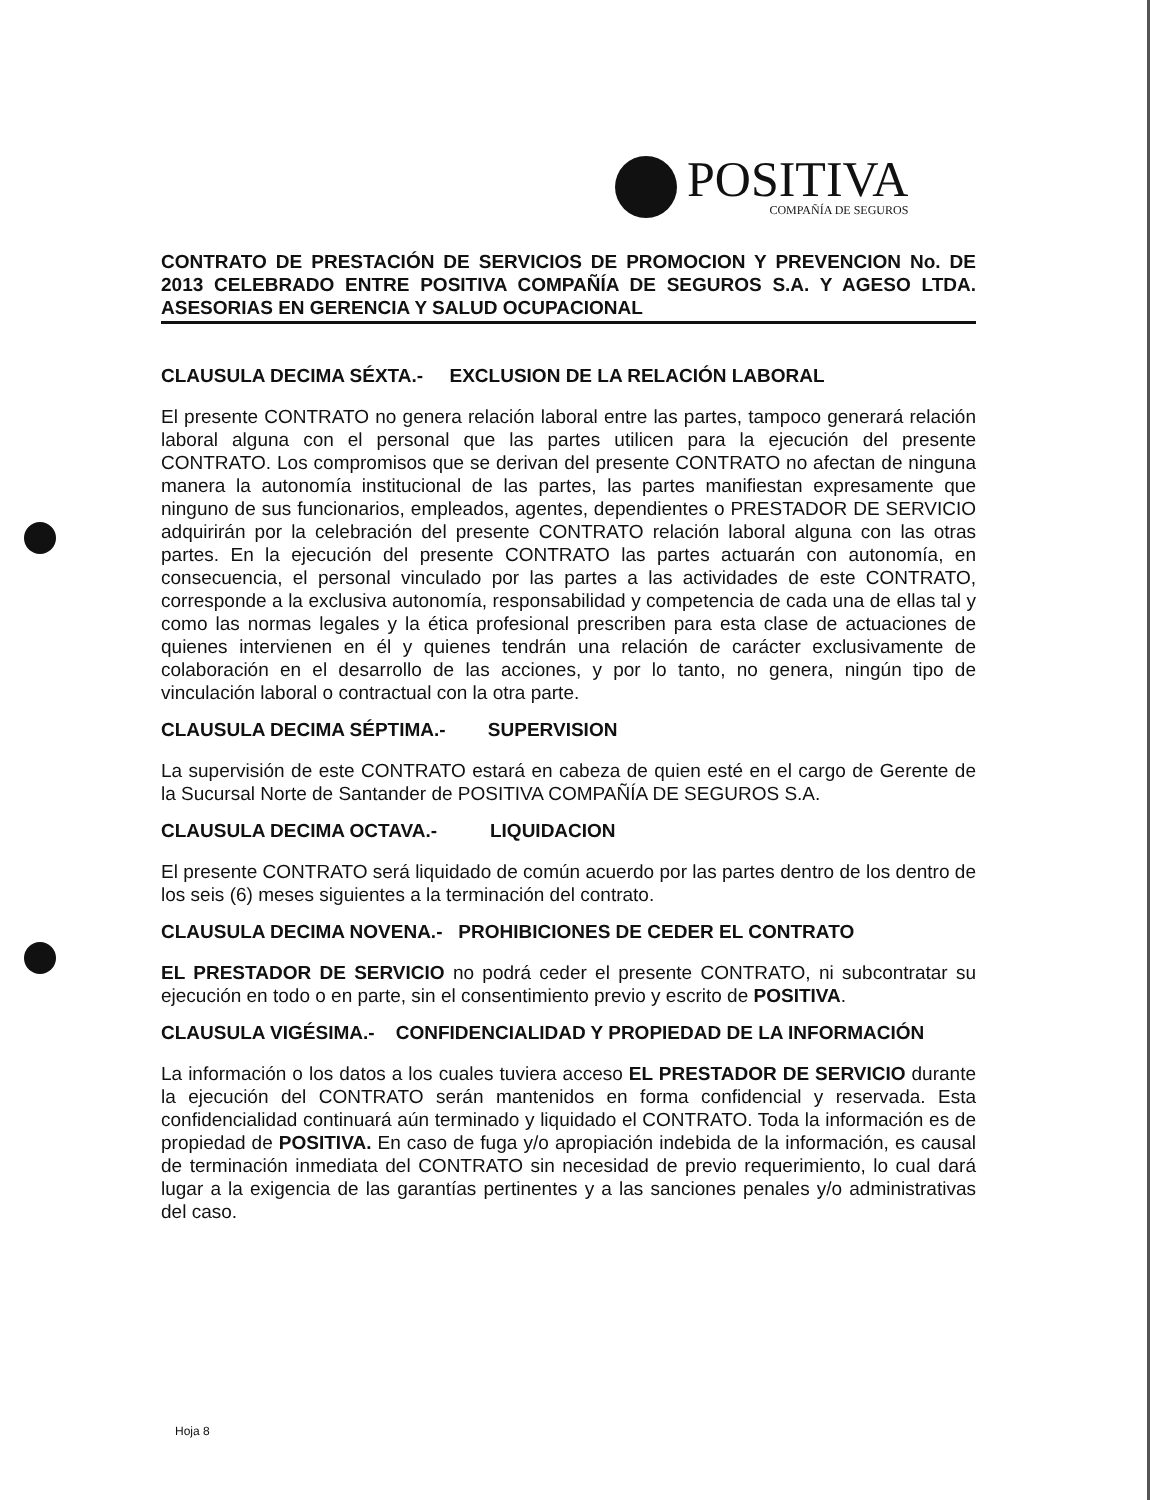POSITIVA
COMPAÑÍA DE SEGUROS
CONTRATO DE PRESTACIÓN DE SERVICIOS DE PROMOCION Y PREVENCION No. DE 2013 CELEBRADO ENTRE POSITIVA COMPAÑÍA DE SEGUROS S.A. Y AGESO LTDA. ASESORIAS EN GERENCIA Y SALUD OCUPACIONAL
CLAUSULA DECIMA SÉXTA.- EXCLUSION DE LA RELACIÓN LABORAL
El presente CONTRATO no genera relación laboral entre las partes, tampoco generará relación laboral alguna con el personal que las partes utilicen para la ejecución del presente CONTRATO. Los compromisos que se derivan del presente CONTRATO no afectan de ninguna manera la autonomía institucional de las partes, las partes manifiestan expresamente que ninguno de sus funcionarios, empleados, agentes, dependientes o PRESTADOR DE SERVICIO adquirirán por la celebración del presente CONTRATO relación laboral alguna con las otras partes. En la ejecución del presente CONTRATO las partes actuarán con autonomía, en consecuencia, el personal vinculado por las partes a las actividades de este CONTRATO, corresponde a la exclusiva autonomía, responsabilidad y competencia de cada una de ellas tal y como las normas legales y la ética profesional prescriben para esta clase de actuaciones de quienes intervienen en él y quienes tendrán una relación de carácter exclusivamente de colaboración en el desarrollo de las acciones, y por lo tanto, no genera, ningún tipo de vinculación laboral o contractual con la otra parte.
CLAUSULA DECIMA SÉPTIMA.- SUPERVISION
La supervisión de este CONTRATO estará en cabeza de quien esté en el cargo de Gerente de la Sucursal Norte de Santander de POSITIVA COMPAÑÍA DE SEGUROS S.A.
CLAUSULA DECIMA OCTAVA.- LIQUIDACION
El presente CONTRATO será liquidado de común acuerdo por las partes dentro de los dentro de los seis (6) meses siguientes a la terminación del contrato.
CLAUSULA DECIMA NOVENA.- PROHIBICIONES DE CEDER EL CONTRATO
EL PRESTADOR DE SERVICIO no podrá ceder el presente CONTRATO, ni subcontratar su ejecución en todo o en parte, sin el consentimiento previo y escrito de POSITIVA.
CLAUSULA VIGÉSIMA.- CONFIDENCIALIDAD Y PROPIEDAD DE LA INFORMACIÓN
La información o los datos a los cuales tuviera acceso EL PRESTADOR DE SERVICIO durante la ejecución del CONTRATO serán mantenidos en forma confidencial y reservada. Esta confidencialidad continuará aún terminado y liquidado el CONTRATO. Toda la información es de propiedad de POSITIVA. En caso de fuga y/o apropiación indebida de la información, es causal de terminación inmediata del CONTRATO sin necesidad de previo requerimiento, lo cual dará lugar a la exigencia de las garantías pertinentes y a las sanciones penales y/o administrativas del caso.
Hoja 8